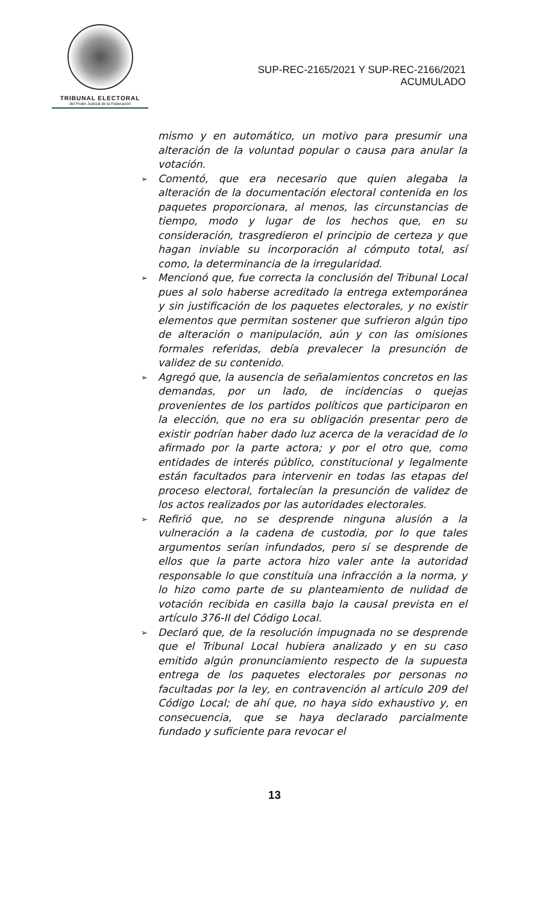TRIBUNAL ELECTORAL
del Poder Judicial de la Federación
SUP-REC-2165/2021 Y SUP-REC-2166/2021
ACUMULADO
mismo y en automático, un motivo para presumir una alteración de la voluntad popular o causa para anular la votación.
➢ Comentó, que era necesario que quien alegaba la alteración de la documentación electoral contenida en los paquetes proporcionara, al menos, las circunstancias de tiempo, modo y lugar de los hechos que, en su consideración, trasgredieron el principio de certeza y que hagan inviable su incorporación al cómputo total, así como, la determinancia de la irregularidad.
➢ Mencionó que, fue correcta la conclusión del Tribunal Local pues al solo haberse acreditado la entrega extemporánea y sin justificación de los paquetes electorales, y no existir elementos que permitan sostener que sufrieron algún tipo de alteración o manipulación, aún y con las omisiones formales referidas, debía prevalecer la presunción de validez de su contenido.
➢ Agregó que, la ausencia de señalamientos concretos en las demandas, por un lado, de incidencias o quejas provenientes de los partidos políticos que participaron en la elección, que no era su obligación presentar pero de existir podrían haber dado luz acerca de la veracidad de lo afirmado por la parte actora; y por el otro que, como entidades de interés público, constitucional y legalmente están facultados para intervenir en todas las etapas del proceso electoral, fortalecían la presunción de validez de los actos realizados por las autoridades electorales.
➢ Refirió que, no se desprende ninguna alusión a la vulneración a la cadena de custodia, por lo que tales argumentos serían infundados, pero sí se desprende de ellos que la parte actora hizo valer ante la autoridad responsable lo que constituía una infracción a la norma, y lo hizo como parte de su planteamiento de nulidad de votación recibida en casilla bajo la causal prevista en el artículo 376-II del Código Local.
➢ Declaró que, de la resolución impugnada no se desprende que el Tribunal Local hubiera analizado y en su caso emitido algún pronunciamiento respecto de la supuesta entrega de los paquetes electorales por personas no facultadas por la ley, en contravención al artículo 209 del Código Local; de ahí que, no haya sido exhaustivo y, en consecuencia, que se haya declarado parcialmente fundado y suficiente para revocar el
13